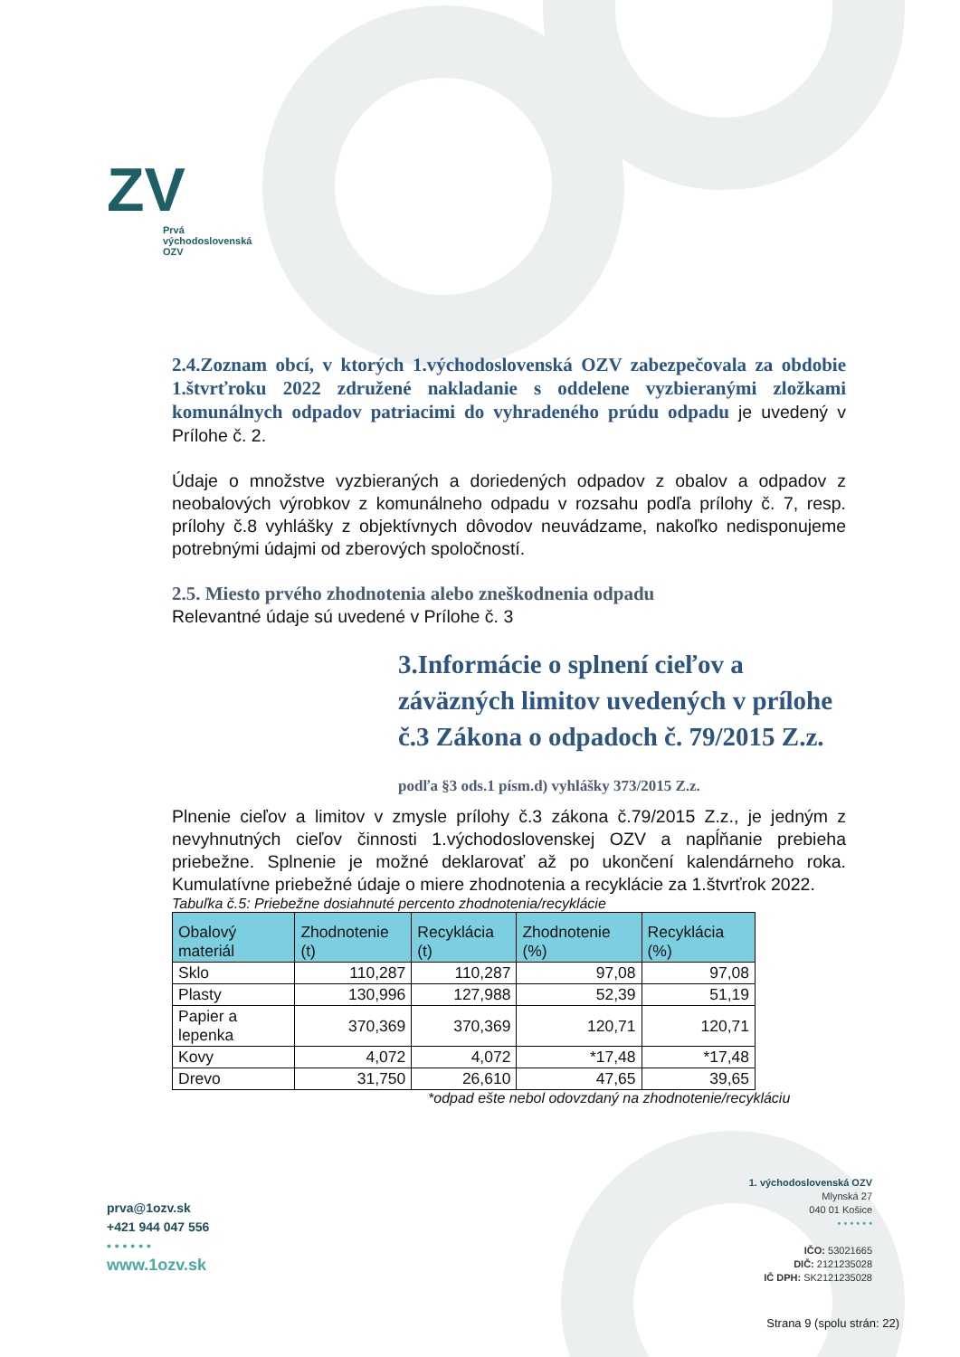ZV
Prvá
východoslovenská
OZV
2.4.Zoznam obcí, v ktorých 1.východoslovenská OZV zabezpečovala za obdobie 1.štvrťroku 2022 združené nakladanie s oddelene vyzbieranými zložkami komunálnych odpadov patriacimi do vyhradeného prúdu odpadu je uvedený v Prílohe č. 2.
Údaje o množstve vyzbieraných a doriedených odpadov z obalov a odpadov z neobalových výrobkov z komunálneho odpadu v rozsahu podľa prílohy č. 7, resp. prílohy č.8 vyhlášky z objektívnych dôvodov neuvádzame, nakoľko nedisponujeme potrebnými údajmi od zberových spoločností.
2.5. Miesto prvého zhodnotenia alebo zneškodnenia odpadu
Relevantné údaje sú uvedené v Prílohe č. 3
3.Informácie o splnení cieľov a záväzných limitov uvedených v prílohe č.3 Zákona o odpadoch č. 79/2015 Z.z.
podľa §3 ods.1 písm.d) vyhlášky 373/2015 Z.z.
Plnenie cieľov a limitov v zmysle prílohy č.3 zákona č.79/2015 Z.z., je jedným z nevyhnutných cieľov činnosti 1.východoslovenskej OZV a napĺňanie prebieha priebežne. Splnenie je možné deklarovať až po ukončení kalendárneho roka. Kumulatívne priebežné údaje o miere zhodnotenia a recyklácie za 1.štvrťrok 2022.
Tabuľka č.5: Priebežne dosiahnuté percento zhodnotenia/recyklácie
| Obalový materiál | Zhodnotenie (t) | Recyklácia (t) | Zhodnotenie (%) | Recyklácia (%) |
| --- | --- | --- | --- | --- |
| Sklo | 110,287 | 110,287 | 97,08 | 97,08 |
| Plasty | 130,996 | 127,988 | 52,39 | 51,19 |
| Papier a lepenka | 370,369 | 370,369 | 120,71 | 120,71 |
| Kovy | 4,072 | 4,072 | *17,48 | *17,48 |
| Drevo | 31,750 | 26,610 | 47,65 | 39,65 |
*odpad ešte nebol odovzdaný na zhodnotenie/recykláciu
prva@1ozv.sk
+421 944 047 556
• • • • • •
www.1ozv.sk
1. východoslovenská OZV
Mlynská 27
040 01 Košice
• • • • • •
IČO: 53021665
DIČ: 2121235028
IČ DPH: SK2121235028
Strana 9 (spolu strán: 22)